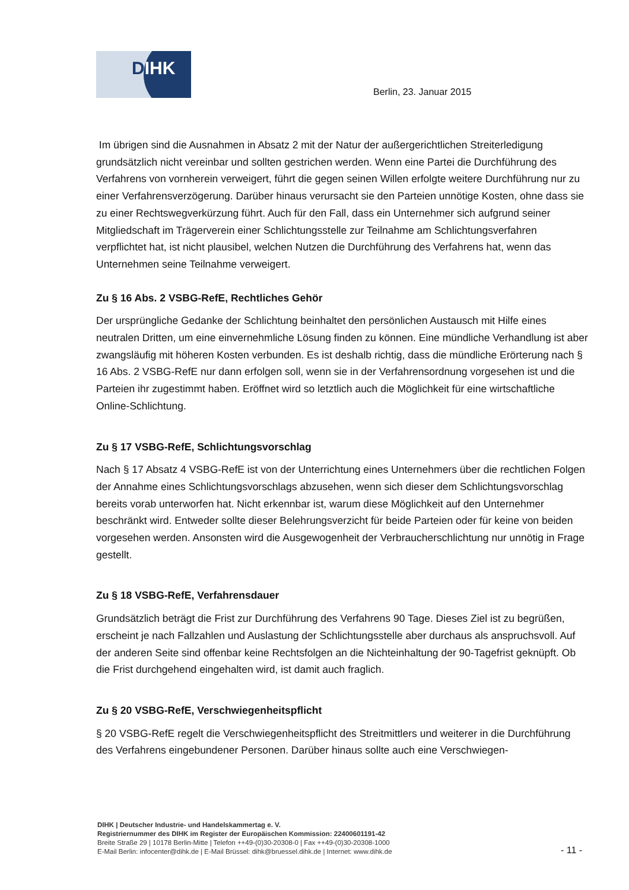DIHK
Berlin, 23. Januar 2015
Im übrigen sind die Ausnahmen in Absatz 2 mit der Natur der außergerichtlichen Streiterledigung grundsätzlich nicht vereinbar und sollten gestrichen werden. Wenn eine Partei die Durchführung des Verfahrens von vornherein verweigert, führt die gegen seinen Willen erfolgte weitere Durchführung nur zu einer Verfahrensverzögerung. Darüber hinaus verursacht sie den Parteien unnötige Kosten, ohne dass sie zu einer Rechtswegverkürzung führt. Auch für den Fall, dass ein Unternehmer sich aufgrund seiner Mitgliedschaft im Trägerverein einer Schlichtungsstelle zur Teilnahme am Schlichtungsverfahren verpflichtet hat, ist nicht plausibel, welchen Nutzen die Durchführung des Verfahrens hat, wenn das Unternehmen seine Teilnahme verweigert.
Zu § 16 Abs. 2 VSBG-RefE, Rechtliches Gehör
Der ursprüngliche Gedanke der Schlichtung beinhaltet den persönlichen Austausch mit Hilfe eines neutralen Dritten, um eine einvernehmliche Lösung finden zu können. Eine mündliche Verhandlung ist aber zwangsläufig mit höheren Kosten verbunden. Es ist deshalb richtig, dass die mündliche Erörterung nach § 16 Abs. 2 VSBG-RefE nur dann erfolgen soll, wenn sie in der Verfahrensordnung vorgesehen ist und die Parteien ihr zugestimmt haben. Eröffnet wird so letztlich auch die Möglichkeit für eine wirtschaftliche Online-Schlichtung.
Zu § 17 VSBG-RefE, Schlichtungsvorschlag
Nach § 17 Absatz 4 VSBG-RefE ist von der Unterrichtung eines Unternehmers über die rechtlichen Folgen der Annahme eines Schlichtungsvorschlags abzusehen, wenn sich dieser dem Schlichtungsvorschlag bereits vorab unterworfen hat. Nicht erkennbar ist, warum diese Möglichkeit auf den Unternehmer beschränkt wird. Entweder sollte dieser Belehrungsverzicht für beide Parteien oder für keine von beiden vorgesehen werden. Ansonsten wird die Ausgewogenheit der Verbraucherschlichtung nur unnötig in Frage gestellt.
Zu § 18 VSBG-RefE, Verfahrensdauer
Grundsätzlich beträgt die Frist zur Durchführung des Verfahrens 90 Tage. Dieses Ziel ist zu begrüßen, erscheint je nach Fallzahlen und Auslastung der Schlichtungsstelle aber durchaus als anspruchsvoll. Auf der anderen Seite sind offenbar keine Rechtsfolgen an die Nichteinhaltung der 90-Tagefrist geknüpft. Ob die Frist durchgehend eingehalten wird, ist damit auch fraglich.
Zu § 20 VSBG-RefE, Verschwiegenheitspflicht
§ 20 VSBG-RefE regelt die Verschwiegenheitspflicht des Streitmittlers und weiterer in die Durchführung des Verfahrens eingebundener Personen. Darüber hinaus sollte auch eine Verschwiegen-
DIHK | Deutscher Industrie- und Handelskammertag e. V.
Registriernummer des DIHK im Register der Europäischen Kommission: 22400601191-42
Breite Straße 29 | 10178 Berlin-Mitte | Telefon ++49-(0)30-20308-0 | Fax ++49-(0)30-20308-1000
E-Mail Berlin: infocenter@dihk.de | E-Mail Brüssel: dihk@bruessel.dihk.de | Internet: www.dihk.de
- 11 -